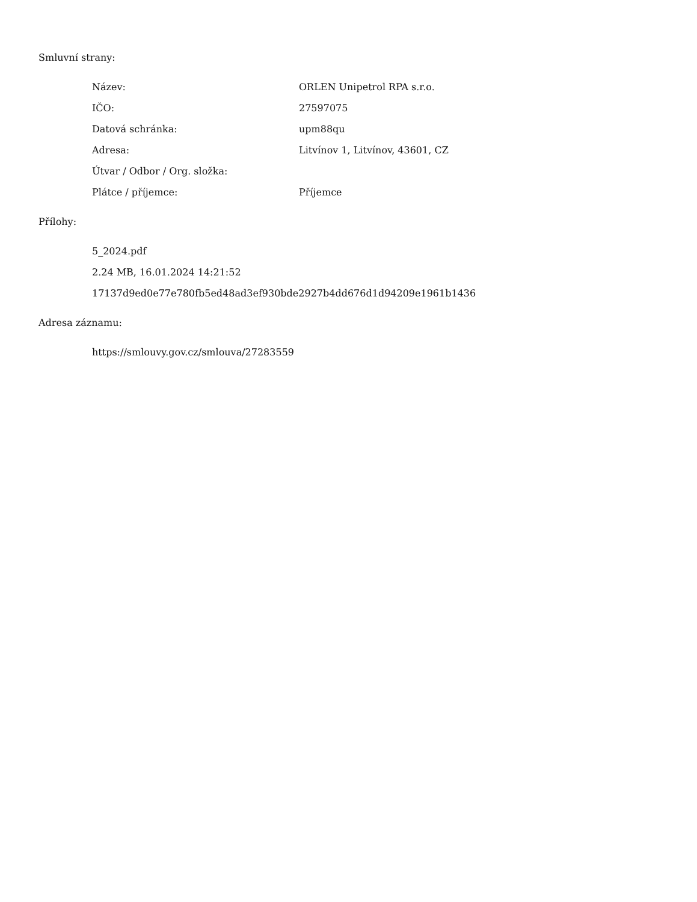Smluvní strany:
| Název: | ORLEN Unipetrol RPA s.r.o. |
| IČO: | 27597075 |
| Datová schránka: | upm88qu |
| Adresa: | Litvínov 1, Litvínov, 43601, CZ |
| Útvar / Odbor / Org. složka: | |
| Plátce / příjemce: | Příjemce |
Přílohy:
5_2024.pdf
2.24 MB, 16.01.2024 14:21:52
17137d9ed0e77e780fb5ed48ad3ef930bde2927b4dd676d1d94209e1961b1436
Adresa záznamu:
https://smlouvy.gov.cz/smlouva/27283559